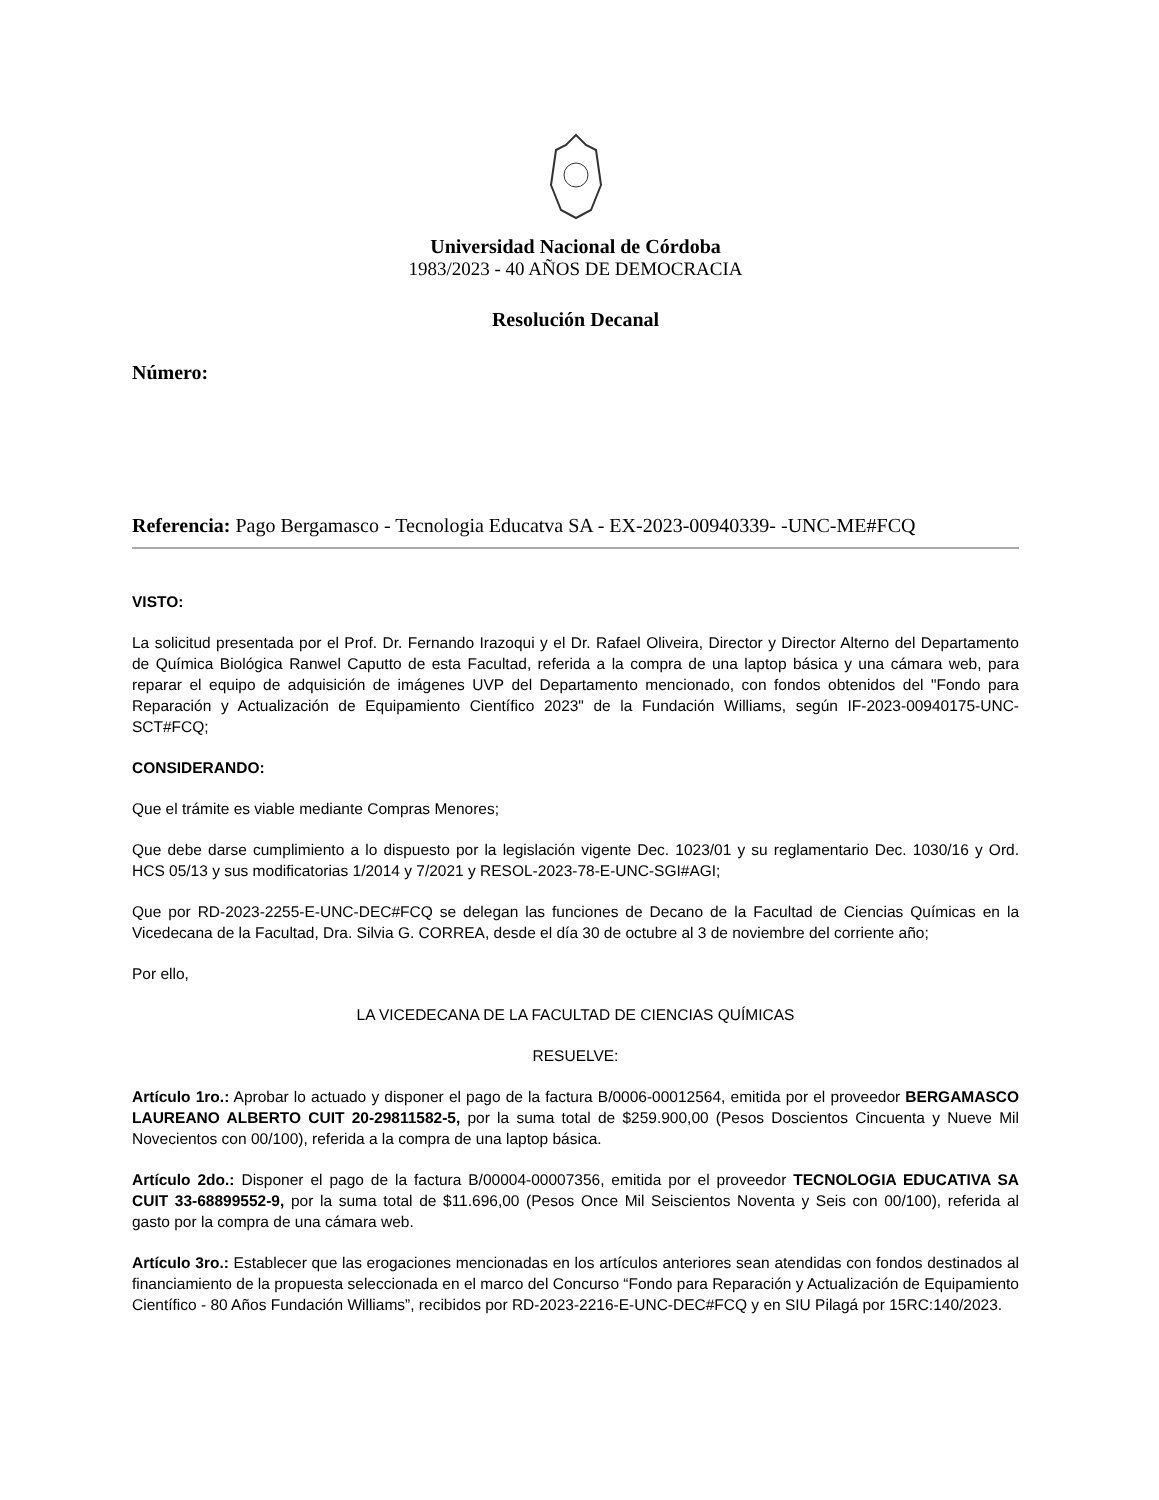Universidad Nacional de Córdoba
1983/2023 - 40 AÑOS DE DEMOCRACIA
Resolución Decanal
Número:
Referencia: Pago Bergamasco - Tecnologia Educatva SA - EX-2023-00940339- -UNC-ME#FCQ
VISTO:
La solicitud presentada por el Prof. Dr. Fernando Irazoqui y el Dr. Rafael Oliveira, Director y Director Alterno del Departamento de Química Biológica Ranwel Caputto de esta Facultad, referida a la compra de una laptop básica y una cámara web, para reparar el equipo de adquisición de imágenes UVP del Departamento mencionado, con fondos obtenidos del "Fondo para Reparación y Actualización de Equipamiento Científico 2023" de la Fundación Williams, según IF-2023-00940175-UNC-SCT#FCQ;
CONSIDERANDO:
Que el trámite es viable mediante Compras Menores;
Que debe darse cumplimiento a lo dispuesto por la legislación vigente Dec. 1023/01 y su reglamentario Dec. 1030/16 y Ord. HCS 05/13 y sus modificatorias 1/2014 y 7/2021 y RESOL-2023-78-E-UNC-SGI#AGI;
Que por RD-2023-2255-E-UNC-DEC#FCQ se delegan las funciones de Decano de la Facultad de Ciencias Químicas en la Vicedecana de la Facultad, Dra. Silvia G. CORREA, desde el día 30 de octubre al 3 de noviembre del corriente año;
Por ello,
LA VICEDECANA DE LA FACULTAD DE CIENCIAS QUÍMICAS
RESUELVE:
Artículo 1ro.: Aprobar lo actuado y disponer el pago de la factura B/0006-00012564, emitida por el proveedor BERGAMASCO LAUREANO ALBERTO CUIT 20-29811582-5, por la suma total de $259.900,00 (Pesos Doscientos Cincuenta y Nueve Mil Novecientos con 00/100), referida a la compra de una laptop básica.
Artículo 2do.: Disponer el pago de la factura B/00004-00007356, emitida por el proveedor TECNOLOGIA EDUCATIVA SA CUIT 33-68899552-9, por la suma total de $11.696,00 (Pesos Once Mil Seiscientos Noventa y Seis con 00/100), referida al gasto por la compra de una cámara web.
Artículo 3ro.: Establecer que las erogaciones mencionadas en los artículos anteriores sean atendidas con fondos destinados al financiamiento de la propuesta seleccionada en el marco del Concurso “Fondo para Reparación y Actualización de Equipamiento Científico - 80 Años Fundación Williams”, recibidos por RD-2023-2216-E-UNC-DEC#FCQ y en SIU Pilagá por 15RC:140/2023.